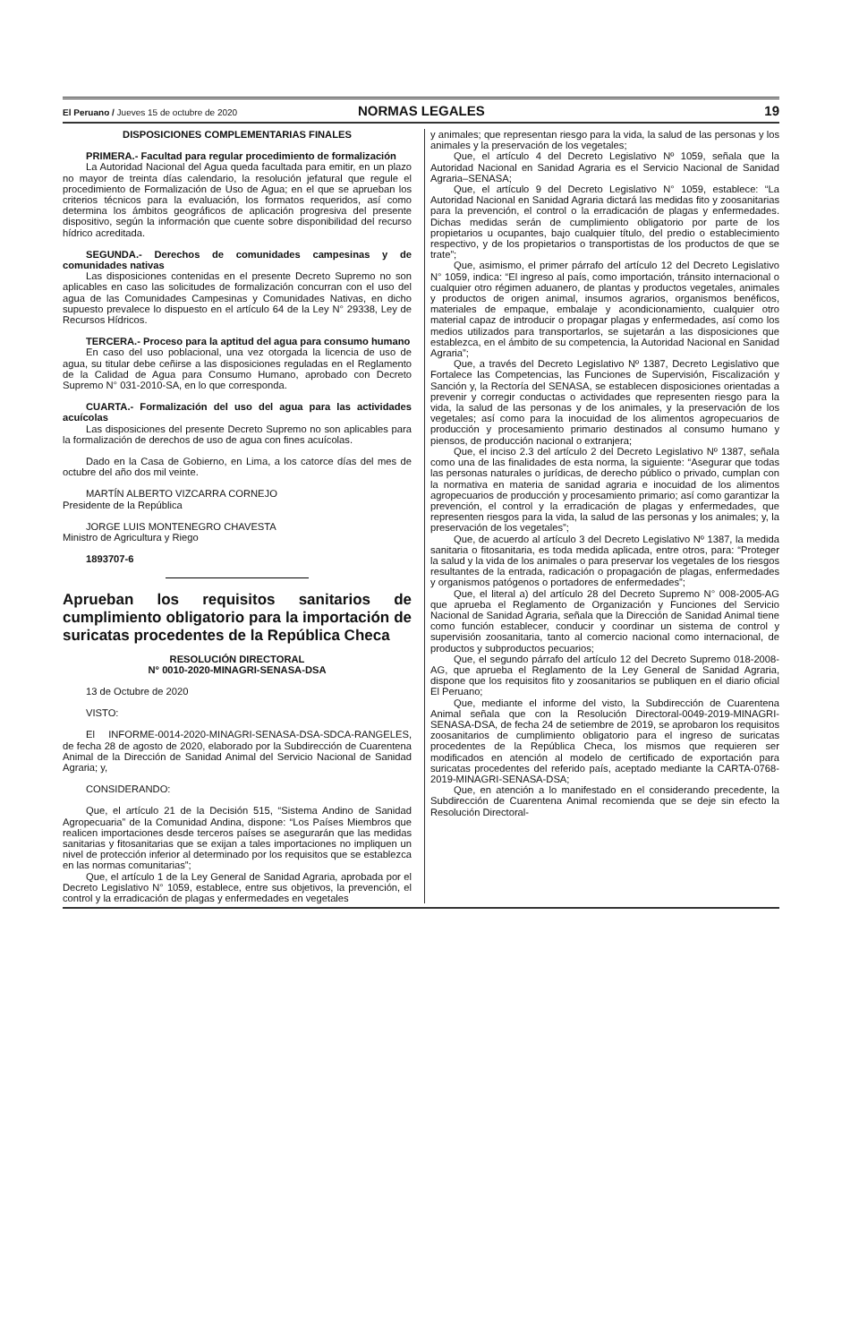El Peruano / Jueves 15 de octubre de 2020
NORMAS LEGALES 19
DISPOSICIONES COMPLEMENTARIAS FINALES
PRIMERA.- Facultad para regular procedimiento de formalización
La Autoridad Nacional del Agua queda facultada para emitir, en un plazo no mayor de treinta días calendario, la resolución jefatural que regule el procedimiento de Formalización de Uso de Agua; en el que se aprueban los criterios técnicos para la evaluación, los formatos requeridos, así como determina los ámbitos geográficos de aplicación progresiva del presente dispositivo, según la información que cuente sobre disponibilidad del recurso hídrico acreditada.
SEGUNDA.- Derechos de comunidades campesinas y de comunidades nativas
Las disposiciones contenidas en el presente Decreto Supremo no son aplicables en caso las solicitudes de formalización concurran con el uso del agua de las Comunidades Campesinas y Comunidades Nativas, en dicho supuesto prevalece lo dispuesto en el artículo 64 de la Ley N° 29338, Ley de Recursos Hídricos.
TERCERA.- Proceso para la aptitud del agua para consumo humano
En caso del uso poblacional, una vez otorgada la licencia de uso de agua, su titular debe ceñirse a las disposiciones reguladas en el Reglamento de la Calidad de Agua para Consumo Humano, aprobado con Decreto Supremo N° 031-2010-SA, en lo que corresponda.
CUARTA.- Formalización del uso del agua para las actividades acuícolas
Las disposiciones del presente Decreto Supremo no son aplicables para la formalización de derechos de uso de agua con fines acuícolas.
Dado en la Casa de Gobierno, en Lima, a los catorce días del mes de octubre del año dos mil veinte.
MARTÍN ALBERTO VIZCARRA CORNEJO
Presidente de la República
JORGE LUIS MONTENEGRO CHAVESTA
Ministro de Agricultura y Riego
1893707-6
Aprueban los requisitos sanitarios de cumplimiento obligatorio para la importación de suricatas procedentes de la República Checa
RESOLUCIÓN DIRECTORAL
N° 0010-2020-MINAGRI-SENASA-DSA
13 de Octubre de 2020
VISTO:
El INFORME-0014-2020-MINAGRI-SENASA-DSA-SDCA-RANGELES, de fecha 28 de agosto de 2020, elaborado por la Subdirección de Cuarentena Animal de la Dirección de Sanidad Animal del Servicio Nacional de Sanidad Agraria; y,
CONSIDERANDO:
Que, el artículo 21 de la Decisión 515, “Sistema Andino de Sanidad Agropecuaria” de la Comunidad Andina, dispone: “Los Países Miembros que realicen importaciones desde terceros países se asegurarán que las medidas sanitarias y fitosanitarias que se exijan a tales importaciones no impliquen un nivel de protección inferior al determinado por los requisitos que se establezca en las normas comunitarias”;
Que, el artículo 1 de la Ley General de Sanidad Agraria, aprobada por el Decreto Legislativo N° 1059, establece, entre sus objetivos, la prevención, el control y la erradicación de plagas y enfermedades en vegetales
y animales; que representan riesgo para la vida, la salud de las personas y los animales y la preservación de los vegetales;
Que, el artículo 4 del Decreto Legislativo Nº 1059, señala que la Autoridad Nacional en Sanidad Agraria es el Servicio Nacional de Sanidad Agraria–SENASA;
Que, el artículo 9 del Decreto Legislativo N° 1059, establece: “La Autoridad Nacional en Sanidad Agraria dictará las medidas fito y zoosanitarias para la prevención, el control o la erradicación de plagas y enfermedades. Dichas medidas serán de cumplimiento obligatorio por parte de los propietarios u ocupantes, bajo cualquier título, del predio o establecimiento respectivo, y de los propietarios o transportistas de los productos de que se trate”;
Que, asimismo, el primer párrafo del artículo 12 del Decreto Legislativo N° 1059, indica: “El ingreso al país, como importación, tránsito internacional o cualquier otro régimen aduanero, de plantas y productos vegetales, animales y productos de origen animal, insumos agrarios, organismos benéficos, materiales de empaque, embalaje y acondicionamiento, cualquier otro material capaz de introducir o propagar plagas y enfermedades, así como los medios utilizados para transportarlos, se sujetarán a las disposiciones que establezca, en el ámbito de su competencia, la Autoridad Nacional en Sanidad Agraria”;
Que, a través del Decreto Legislativo Nº 1387, Decreto Legislativo que Fortalece las Competencias, las Funciones de Supervisión, Fiscalización y Sanción y, la Rectoría del SENASA, se establecen disposiciones orientadas a prevenir y corregir conductas o actividades que representen riesgo para la vida, la salud de las personas y de los animales, y la preservación de los vegetales; así como para la inocuidad de los alimentos agropecuarios de producción y procesamiento primario destinados al consumo humano y piensos, de producción nacional o extranjera;
Que, el inciso 2.3 del artículo 2 del Decreto Legislativo Nº 1387, señala como una de las finalidades de esta norma, la siguiente: “Asegurar que todas las personas naturales o jurídicas, de derecho público o privado, cumplan con la normativa en materia de sanidad agraria e inocuidad de los alimentos agropecuarios de producción y procesamiento primario; así como garantizar la prevención, el control y la erradicación de plagas y enfermedades, que representen riesgos para la vida, la salud de las personas y los animales; y, la preservación de los vegetales”;
Que, de acuerdo al artículo 3 del Decreto Legislativo Nº 1387, la medida sanitaria o fitosanitaria, es toda medida aplicada, entre otros, para: “Proteger la salud y la vida de los animales o para preservar los vegetales de los riesgos resultantes de la entrada, radicación o propagación de plagas, enfermedades y organismos patógenos o portadores de enfermedades”;
Que, el literal a) del artículo 28 del Decreto Supremo N° 008-2005-AG que aprueba el Reglamento de Organización y Funciones del Servicio Nacional de Sanidad Agraria, señala que la Dirección de Sanidad Animal tiene como función establecer, conducir y coordinar un sistema de control y supervisión zoosanitaria, tanto al comercio nacional como internacional, de productos y subproductos pecuarios;
Que, el segundo párrafo del artículo 12 del Decreto Supremo 018-2008-AG, que aprueba el Reglamento de la Ley General de Sanidad Agraria, dispone que los requisitos fito y zoosanitarios se publiquen en el diario oficial El Peruano;
Que, mediante el informe del visto, la Subdirección de Cuarentena Animal señala que con la Resolución Directoral-0049-2019-MINAGRI-SENASA-DSA, de fecha 24 de setiembre de 2019, se aprobaron los requisitos zoosanitarios de cumplimiento obligatorio para el ingreso de suricatas procedentes de la República Checa, los mismos que requieren ser modificados en atención al modelo de certificado de exportación para suricatas procedentes del referido país, aceptado mediante la CARTA-0768-2019-MINAGRI-SENASA-DSA;
Que, en atención a lo manifestado en el considerando precedente, la Subdirección de Cuarentena Animal recomienda que se deje sin efecto la Resolución Directoral-